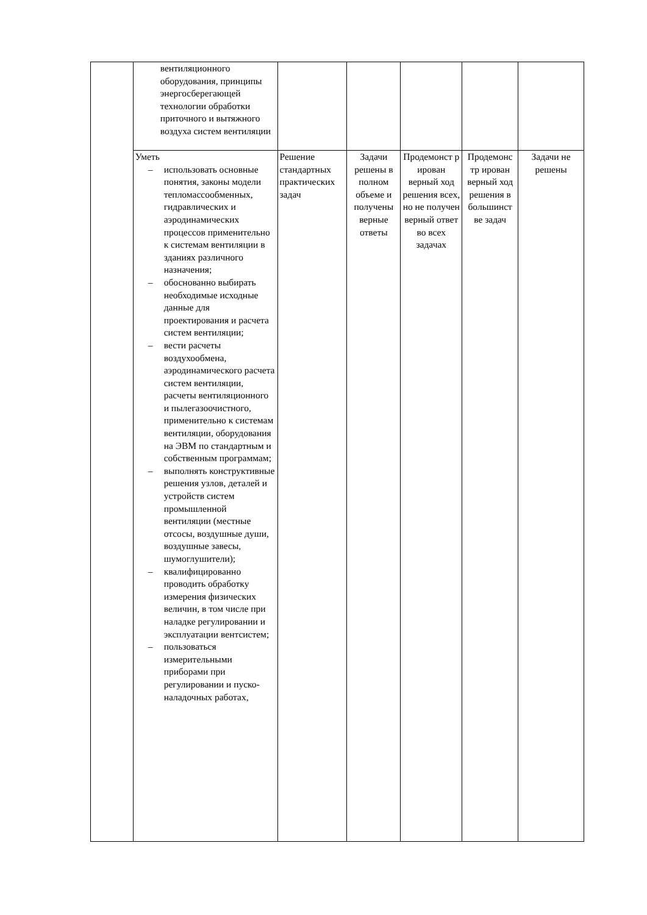| | вентиляционного оборудования, принципы энергосберегающей технологии обработки приточного и вытяжного воздуха систем вентиляции | | | | | |
| | Уметь – использовать основные понятия, законы модели тепломассообменных, гидравлических и аэродинамических процессов применительно к системам вентиляции в зданиях различного назначения; – обоснованно выбирать необходимые исходные данные для проектирования и расчета систем вентиляции; – вести расчеты воздухообмена, аэродинамического расчета систем вентиляции, расчеты вентиляционного и пылегазоочистного, применительно к системам вентиляции, оборудования на ЭВМ по стандартным и собственным программам; – выполнять конструктивные решения узлов, деталей и устройств систем промышленной вентиляции (местные отсосы, воздушные души, воздушные завесы, шумоглушители); – квалифицированно проводить обработку измерения физических величин, в том числе при наладке регулировании и эксплуатации вентсистем; – пользоваться измерительными приборами при регулировании и пуско-наладочных работах, | Решение стандартных практических задач | Задачи решены в полном объеме и получены верные ответы | Продемонст р ирован верный ход решения всех, но не получен верный ответ во всех задачах | Продемонс тр ирован верный ход решения в большинст ве задач | Задачи не решены |